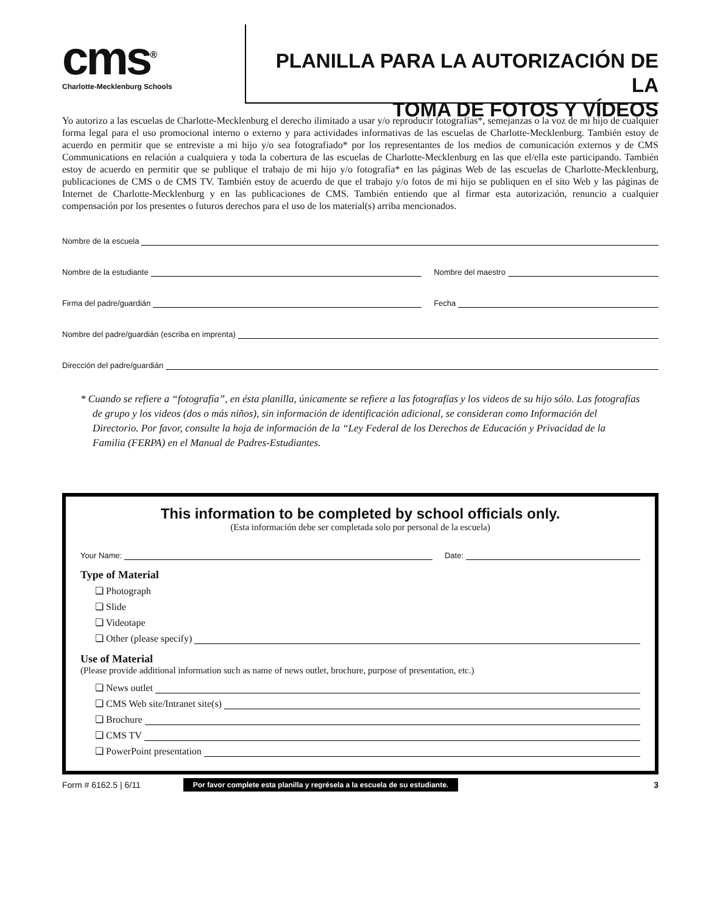cms<sup>®</sup>
Charlotte-Mecklenburg Schools
PLANILLA PARA LA AUTORIZACIÓN DE LA
TOMA DE FOTOS Y VÍDEOS
Yo autorizo a las escuelas de Charlotte-Mecklenburg el derecho ilimitado a usar y/o reproducir fotografías*, semejanzas o la voz de mi hijo de cualquier forma legal para el uso promocional interno o externo y para actividades informativas de las escuelas de Charlotte-Mecklenburg. También estoy de acuerdo en permitir que se entreviste a mi hijo y/o sea fotografiado* por los representantes de los medios de comunicación externos y de CMS Communications en relación a cualquiera y toda la cobertura de las escuelas de Charlotte-Mecklenburg en las que el/ella este participando. También estoy de acuerdo en permitir que se publique el trabajo de mi hijo y/o fotografía* en las páginas Web de las escuelas de Charlotte-Mecklenburg, publicaciones de CMS o de CMS TV. También estoy de acuerdo de que el trabajo y/o fotos de mi hijo se publiquen en el sito Web y las páginas de Internet de Charlotte-Mecklenburg y en las publicaciones de CMS. También entiendo que al firmar esta autorización, renuncio a cualquier compensación por los presentes o futuros derechos para el uso de los material(s) arriba mencionados.
Nombre de la escuela
Nombre de la estudiante Nombre del maestro
Firma del padre/guardián Fecha
Nombre del padre/guardián (escriba en imprenta)
Dirección del padre/guardián
* Cuando se refiere a “fotografía”, en ésta planilla, únicamente se refiere a las fotografías y los videos de su hijo sólo. Las fotografías de grupo y los videos (dos o más niños), sin información de identificación adicional, se consideran como Información del Directorio. Por favor, consulte la hoja de información de la “Ley Federal de los Derechos de Educación y Privacidad de la Familia (FERPA) en el Manual de Padres-Estudiantes.
This information to be completed by school officials only.
(Esta información debe ser completada solo por personal de la escuela)
Your Name: Date:
Type of Material
❏ Photograph
❏ Slide
❏ Videotape
❏ Other (please specify)
Use of Material
(Please provide additional information such as name of news outlet, brochure, purpose of presentation, etc.)
❏ News outlet
❏ CMS Web site/Intranet site(s)
❏ Brochure
❏ CMS TV
❏ PowerPoint presentation
Form # 6162.5 | 6/11 Por favor complete esta planilla y regrésela a la escuela de su estudiante. 3